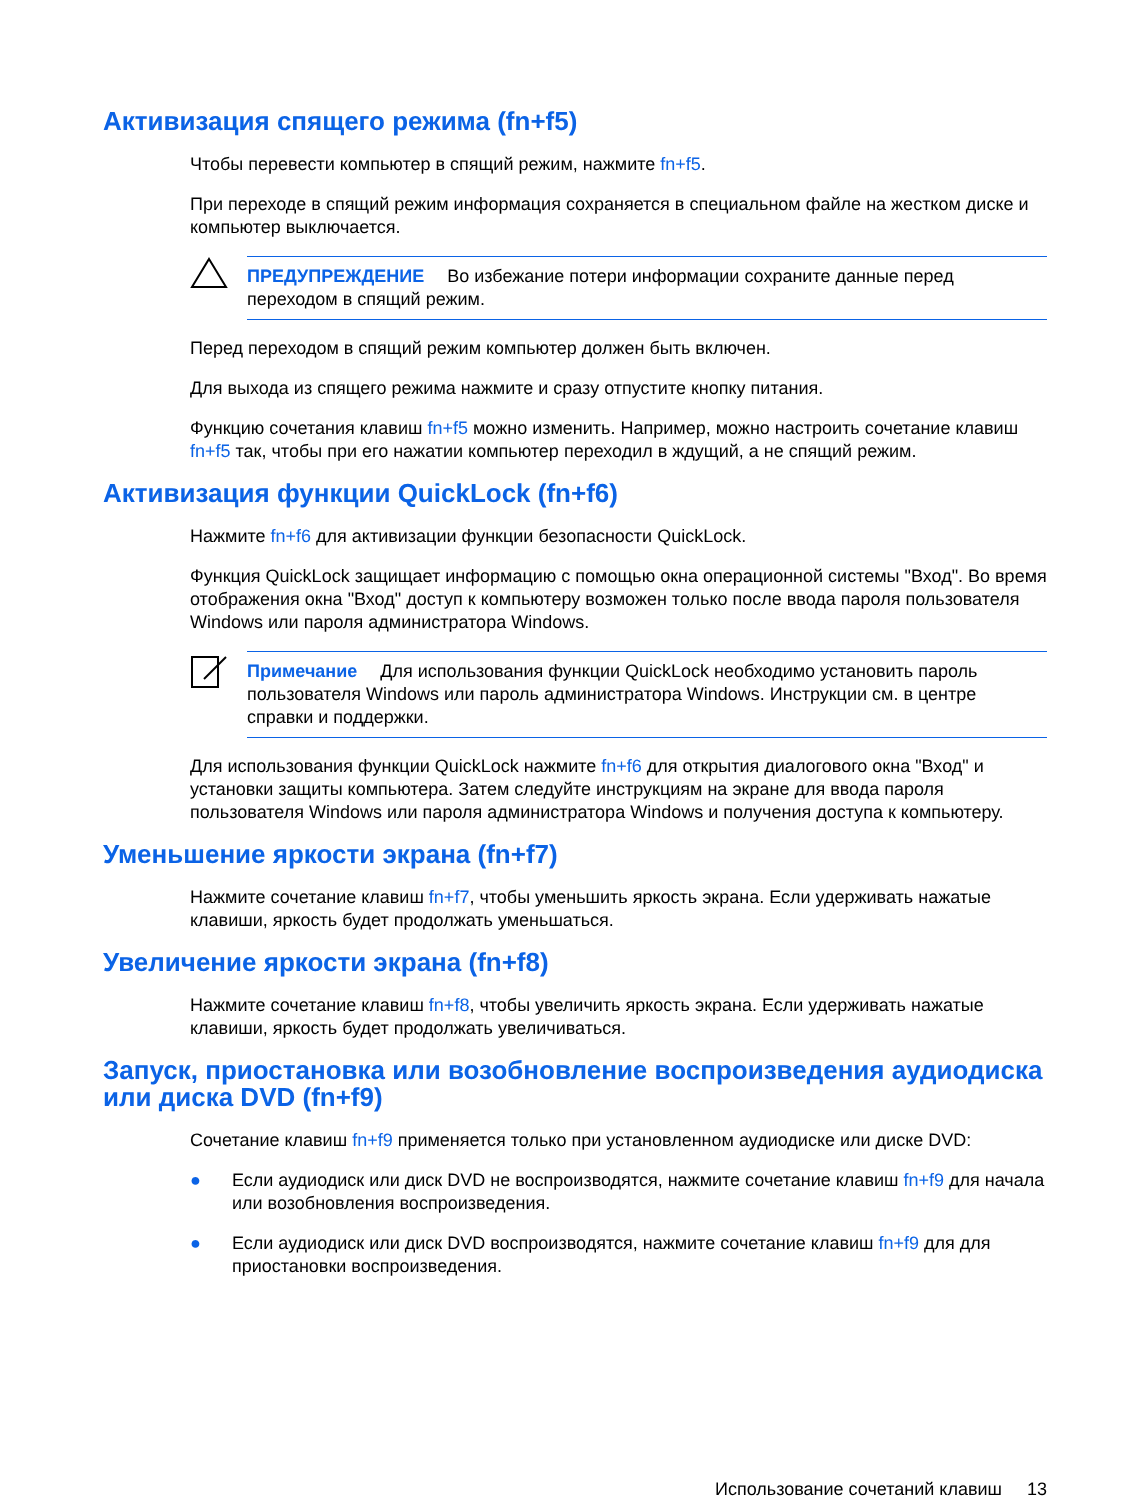Активизация спящего режима (fn+f5)
Чтобы перевести компьютер в спящий режим, нажмите fn+f5.
При переходе в спящий режим информация сохраняется в специальном файле на жестком диске и компьютер выключается.
ПРЕДУПРЕЖДЕНИЕ Во избежание потери информации сохраните данные перед переходом в спящий режим.
Перед переходом в спящий режим компьютер должен быть включен.
Для выхода из спящего режима нажмите и сразу отпустите кнопку питания.
Функцию сочетания клавиш fn+f5 можно изменить. Например, можно настроить сочетание клавиш fn+f5 так, чтобы при его нажатии компьютер переходил в ждущий, а не спящий режим.
Активизация функции QuickLock (fn+f6)
Нажмите fn+f6 для активизации функции безопасности QuickLock.
Функция QuickLock защищает информацию с помощью окна операционной системы "Вход". Во время отображения окна "Вход" доступ к компьютеру возможен только после ввода пароля пользователя Windows или пароля администратора Windows.
Примечание Для использования функции QuickLock необходимо установить пароль пользователя Windows или пароль администратора Windows. Инструкции см. в центре справки и поддержки.
Для использования функции QuickLock нажмите fn+f6 для открытия диалогового окна "Вход" и установки защиты компьютера. Затем следуйте инструкциям на экране для ввода пароля пользователя Windows или пароля администратора Windows и получения доступа к компьютеру.
Уменьшение яркости экрана (fn+f7)
Нажмите сочетание клавиш fn+f7, чтобы уменьшить яркость экрана. Если удерживать нажатые клавиши, яркость будет продолжать уменьшаться.
Увеличение яркости экрана (fn+f8)
Нажмите сочетание клавиш fn+f8, чтобы увеличить яркость экрана. Если удерживать нажатые клавиши, яркость будет продолжать увеличиваться.
Запуск, приостановка или возобновление воспроизведения аудиодиска или диска DVD (fn+f9)
Сочетание клавиш fn+f9 применяется только при установленном аудиодиске или диске DVD:
● Если аудиодиск или диск DVD не воспроизводятся, нажмите сочетание клавиш fn+f9 для начала или возобновления воспроизведения.
● Если аудиодиск или диск DVD воспроизводятся, нажмите сочетание клавиш fn+f9 для для приостановки воспроизведения.
Использование сочетаний клавиш 13